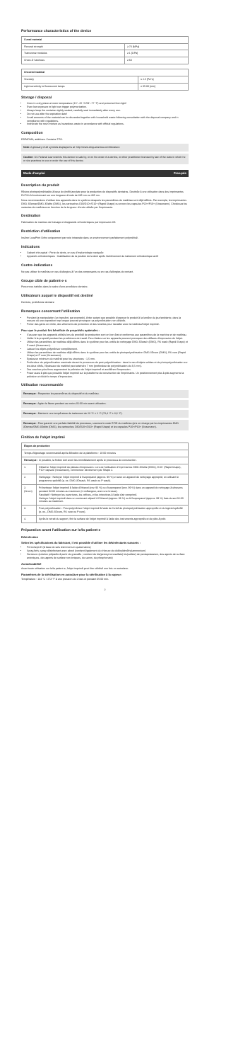Performance characteristics of the device
| Cured material | |
| --- | --- |
| Flexural strength | ≥ 70 [MPa] |
| Transverse modulus | ≥ 1 [GPa] |
| Shore-D hardness | ≥ 60 |
| Uncured material | |
| --- | --- |
| Viscosity | ≤ 2.5 [Pa*s] |
| Light sensitivity to fluorescent lamps | ≥ 05:00 [min] |
Storage / disposal
Store in a dry place at room temperature (15°–25 °C/59°–77 °F) and protected from light!
Even low exposure to light can trigger polymerization.
Always keep the container tightly sealed; carefully seal immediately after every use.
Do not use after the expiration date!
Small amounts of the material can be discarded together with household waste following consultation with the disposal company and in compliance with regulations.
Incinerate the resin mixture as hazardous waste in accordance with official regulations.
Composition
EBPADMA, additives. Contains TPO.
Note: A glossary of all symbols displayed is at: http://www.dmg-america.com/literature
Caution: US Federal Law restricts this device to sale by, or on the order of a dentist, or other practitioner licensed by law of the state in which he or she practices to use or order the use of this device.
Mode d'emploi Français
Description du produit
Résine photopolymérisable à base de (méth)acrylate pour la production de dispositifs dentaires. Destinée à une utilisation dans des imprimantes DLP/SLA fonctionnant sur une longueur d'onde de 385 nm ou 405 nm.
Nous recommandons d'utiliser des appareils dans le système desquels les paramètres de matériau sont déjà définis. Par exemple, les imprimantes DMG 3Demax/DMG 3Delite (DMG), les cartouches D30/D20+/D10+ (Rapid Shape) ou encore les capsules P20+/P10+ (Straumann). Choisissez les variantes de matériaux en fonction de la longueur d'onde utilisée par l'imprimante.
Destination
Fabrication de matrices de fraisage et d'appareils orthodontiques par impression 3D.
Restriction d'utilisation
Insérer LuxaPrint Ortho uniquement par voie intraorale dans un environnement parfaitement polymérisé.
Indications
Gabarit chirurgical : Perte de dents, en cas d'implantologie naviguée
Appareils orthodontiques : Stabilisation de la position de la dent après l'achèvement du traitement orthodontique actif
Contre-indications
Ne pas utiliser le matériau en cas d'allergies à l'un des composants ou en cas d'allergies de contact.
Groupe cible de patient·e·s
Personnes traitées dans le cadre d'une procédure dentaire.
Utilisateurs auquel le dispositif est destiné
Dentiste, prothésiste dentaire
Remarques concernant l'utilisation
Pendant la manipulation (un transfert, par exemple), éviter autant que possible d'exposer le produit à la lumière du jour/ambiante, dans la mesure où une exposition trop longue pourrait provoquer sa polymérisation non désirée.
Porter des gants en nitrile, des vêtements de protection et des lunettes pour travailler avec le matériau/l'objet imprimé.
Pour que le produit fini bénéficie de propriétés optimales :
S'assurer que les appareils utilisés lors du procédé de production sont en bon état et conformes aux paramètres de la machine et de matériau.
Veiller à la propreté pendant les procédures de travail. Des résidus sur les appareils peuvent provoquer des défauts d'impression de l'objet.
Utiliser les paramètres de matériau déjà définis dans le système pour les unités de nettoyage DMG 3Dwash (DMG), RS wash (Rapid Shape) et P wash (Straumann).
Laisser les objets polymériser complètement.
Utiliser les paramètres de matériau déjà définis dans le système pour les unités de photopolymérisation DMG 3Dcure (DMG), RS cure (Rapid Shape) et P cure (Straumann).
Épaisseur minimum du matériel pour les structures : 1,5 mm.
Profondeur de polymérisation maximale durant le processus de post-polymérisation : dans le cas d'objets solides et de photopolymérisation sur les deux côtés, l'épaisseur du matériel peut atteindre 7 mm (profondeur de polymérisation de 3,5 mm).
Des couches plus fines augmentent la précision de l'objet imprimé et accélèrent l'impression.
Poser aussi à plat que possible l'objet imprimé sur la plateforme de construction de l'imprimante. Un positionnement plus à plat augmente la précision et réduit le temps d'impression.
Utilisation recommandée
Remarque : Respectez les paramètres du dispositif et du matériau.
Remarque : Agiter le flacon pendant au moins 01:00 min avant utilisation.
Remarque : Maintenir une température de traitement de 23 °C ± 2 °C (73,4 °F ± 3,6 °F).
Remarque : Pour garantir une parfaite fiabilité du processus, scannez le code RFID du matériau (pris en charge par les imprimantes DMG 3Demax/DMG 3Delite (DMG), les cartouches D30/D20+/D10+ (Rapid Shape) et les capsules P20+/P10+ (Straumann).
Finition de l'objet imprimé
| Étapes de production | |
| --- | --- |
| Temps d'égouttage recommandé après élévation de la plateforme : 10:00 minutes | |
| Remarque : Si possible, la finition doit avoir lieu immédiatement après le processus de construction. | |
| 1. | Détacher l'objet imprimé du plateau d'impression. Lors de l'utilisation d'imprimantes DMG 3Delite (DMG), D10+ (Rapid Shape), P10+ capsule (Straumann), commencer directement par l'étape 2. |
| 2. | Nettoyage : Nettoyer l'objet imprimé à l'isopropanol (approx. 99 %) et avec un appareil de nettoyage approprié, en utilisant le programme spécifié (p. ex. DMG 3Dwash, RS wash ou P wash). |
| 2. (Sinon) | Prénettoyer l'objet imprimé à l'aide d'éthanol (env. 96 %) ou d'isopropanol (env. 99 %) dans un appareil de nettoyage à ultrasons pendant 03:00 minutes au maximum (ni mélangeur, avec une brosse). Facultatif : Nettoyer les ouvertures, les orifices, et les interstices à l'aide d'air comprimé. Nettoyer l'objet imprimé dans un contenant séparé à l'éthanol (approx. 96 %) ou à l'isopropanol (approx. 99 %) frais durant 02:00 minutes au maximum. |
| 3. | Post-polymérisation : Post-polymériser l'objet imprimé à l'aide de l'unité de photopolymérisation appropriée et du logiciel spécifié (p. ex., DMG 3Dcure, RS cure ou P cure). |
| 4. | Après le retrait du support, finir la surface de l'objet imprimé à l'aide des instruments appropriés et de pâte à polir. |
Préparation avant l'utilisation sur le/la patient·e
Désinfection
Selon les spécifications du fabricant, il est possible d'utiliser les désinfectants suivants :
PrintoSept-ID (à base de sels d'ammonium quaternaires)
SprayActiv, spray désinfectant avec alcool (contient également du chlorure de didécyldiméthylammonium)
Dentavon (solution préparée à partir de granulés ; contient du bis(peroxymonosulfate) bis(sulfate) de pentapotassium, des agents de surface anioniques, des agents de surface non ioniques, du savon, du phosphonate)
Autoclavabilité
Avant toute utilisation sur le/la patient·e, l'objet imprimé peut être stérilisé une fois en autoclave.
Paramètres de la stérilisation en autoclave pour la stérilisation à la vapeur :
Température : 134 °C / 273 °F à une pression de 2 bars et pendant 05:00 min.
2